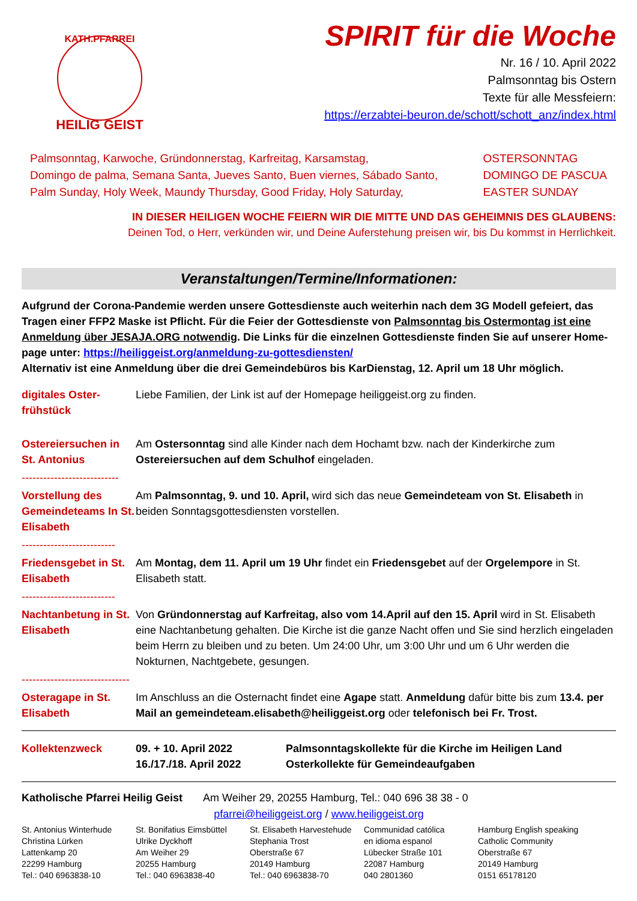KATH.PFARREI
HEILIG GEIST
SPIRIT für die Woche
Nr. 16 / 10. April 2022
Palmsonntag bis Ostern
Texte für alle Messfeiern:
https://erzabtei-beuron.de/schott/schott_anz/index.html
Palmsonntag, Karwoche, Gründonnerstag, Karfreitag, Karsamstag,
Domingo de palma, Semana Santa, Jueves Santo, Buen viernes, Sábado Santo,
Palm Sunday, Holy Week, Maundy Thursday, Good Friday, Holy Saturday,
OSTERSONNTAG
DOMINGO DE PASCUA
EASTER SUNDAY
IN DIESER HEILIGEN WOCHE FEIERN WIR DIE MITTE UND DAS GEHEIMNIS DES GLAUBENS:
Deinen Tod, o Herr, verkünden wir, und Deine Auferstehung preisen wir, bis Du kommst in Herrlichkeit.
Veranstaltungen/Termine/Informationen:
Aufgrund der Corona-Pandemie werden unsere Gottesdienste auch weiterhin nach dem 3G Modell gefeiert, das Tragen einer FFP2 Maske ist Pflicht. Für die Feier der Gottesdienste von Palmsonntag bis Ostermontag ist eine Anmeldung über JESAJA.ORG notwendig. Die Links für die einzelnen Gottesdienste finden Sie auf unserer Home-page unter: https://heiliggeist.org/anmeldung-zu-gottesdiensten/
Alternativ ist eine Anmeldung über die drei Gemeindebüros bis KarDienstag, 12. April um 18 Uhr möglich.
| digitales Oster- frühstück | Liebe Familien, der Link ist auf der Homepage heiliggeist.org zu finden. |
| Ostereiersuchen in St. Antonius | Am Ostersonntag sind alle Kinder nach dem Hochamt bzw. nach der Kinderkirche zum Ostereiersuchen auf dem Schulhof eingeladen. |
| --------------------------- | |
| Vorstellung des Gemeindeteams In St. Elisabeth | Am Palmsonntag, 9. und 10. April, wird sich das neue Gemeindeteam von St. Elisabeth in beiden Sonntagsgottesdiensten vorstellen. |
| -------------------------- | |
| Friedensgebet in St. Elisabeth | Am Montag, dem 11. April um 19 Uhr findet ein Friedensgebet auf der Orgelempore in St. Elisabeth statt. |
| -------------------------- | |
| Nachtanbetung in St. Elisabeth | Von Gründonnerstag auf Karfreitag, also vom 14.April auf den 15. April wird in St. Elisabeth eine Nachtanbetung gehalten. Die Kirche ist die ganze Nacht offen und Sie sind herzlich eingeladen beim Herrn zu bleiben und zu beten. Um 24:00 Uhr, um 3:00 Uhr und um 6 Uhr werden die Nokturnen, Nachtgebete, gesungen. |
| ------------------------------ | |
| Osteragape in St. Elisabeth | Im Anschluss an die Osternacht findet eine Agape statt. Anmeldung dafür bitte bis zum 13.4. per Mail an gemeindeteam.elisabeth@heiliggeist.org oder telefonisch bei Fr. Trost. |
| Kollektenzweck | 09. + 10. April 2022 16./17./18. April 2022 | Palmsonntagskollekte für die Kirche im Heiligen Land Osterkollekte für Gemeindeaufgaben |
Katholische Pfarrei Heilig Geist Am Weiher 29, 20255 Hamburg, Tel.: 040 696 38 38 - 0
pfarrei@heiliggeist.org / www.heiliggeist.org
St. Antonius Winterhude
Christina Lürken
Lattenkamp 20
22299 Hamburg
Tel.: 040 6963838-10
St. Bonifatius Eimsbüttel
Ulrike Dyckhoff
Am Weiher 29
20255 Hamburg
Tel.: 040 6963838-40
St. Elisabeth Harvestehude
Stephania Trost
Oberstraße 67
20149 Hamburg
Tel.: 040 6963838-70
Communidad católica
en idioma espanol
Lübecker Straße 101
22087 Hamburg
040 2801360
Hamburg English speaking
Catholic Community
Oberstraße 67
20149 Hamburg
0151 65178120